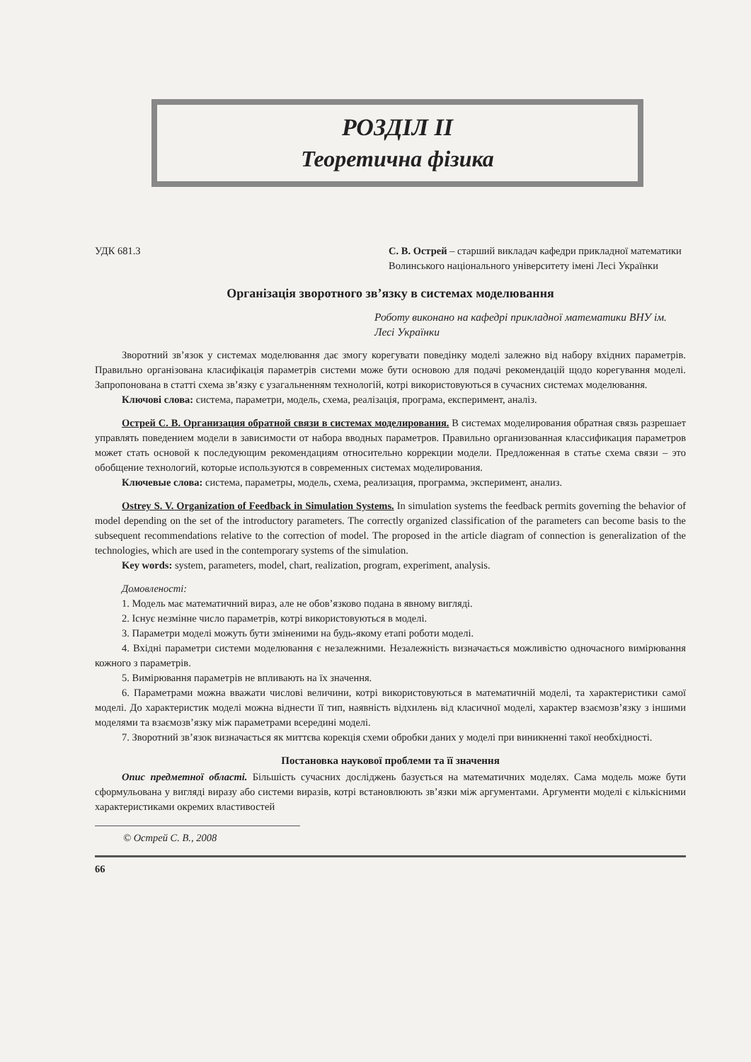РОЗДІЛ II
Теоретична фізика
УДК 681.3 С. В. Острей – старший викладач кафедри прикладної математики Волинського національного університету імені Лесі Українки
Організація зворотного зв’язку в системах моделювання
Роботу виконано на кафедрі прикладної математики ВНУ ім. Лесі Українки
Зворотний зв’язок у системах моделювання дає змогу корегувати поведінку моделі залежно від набору вхідних параметрів. Правильно організована класифікація параметрів системи може бути основою для подачі рекомендацій щодо корегування моделі. Запропонована в статті схема зв’язку є узагальненням технологій, котрі використовуються в сучасних системах моделювання.
Ключові слова: система, параметри, модель, схема, реалізація, програма, експеримент, аналіз.
Острей С. В. Организация обратной связи в системах моделирования. В системах моделирования обратная связь разрешает управлять поведением модели в зависимости от набора вводных параметров. Правильно организованная классификация параметров может стать основой к последующим рекомендациям относительно коррекции модели. Предложенная в статье схема связи – это обобщение технологий, которые используются в современных системах моделирования.
Ключевые слова: система, параметры, модель, схема, реализация, программа, эксперимент, анализ.
Ostrey S. V. Organization of Feedback in Simulation Systems. In simulation systems the feedback permits governing the behavior of model depending on the set of the introductory parameters. The correctly organized classification of the parameters can become basis to the subsequent recommendations relative to the correction of model. The proposed in the article diagram of connection is generalization of the technologies, which are used in the contemporary systems of the simulation.
Key words: system, parameters, model, chart, realization, program, experiment, analysis.
Домовленості:
1. Модель має математичний вираз, але не обов’язково подана в явному вигляді.
2. Існує незмінне число параметрів, котрі використовуються в моделі.
3. Параметри моделі можуть бути зміненими на будь-якому етапі роботи моделі.
4. Вхідні параметри системи моделювання є незалежними. Незалежність визначається можливістю одночасного вимірювання кожного з параметрів.
5. Вимірювання параметрів не впливають на їх значення.
6. Параметрами можна вважати числові величини, котрі використовуються в математичній моделі, та характеристики самої моделі. До характеристик моделі можна віднести її тип, наявність відхилень від класичної моделі, характер взаємозв’язку з іншими моделями та взаємозв’язку між параметрами всередині моделі.
7. Зворотний зв’язок визначається як миттєва корекція схеми обробки даних у моделі при виникненні такої необхідності.
Постановка наукової проблеми та її значення
Опис предметної області. Більшість сучасних досліджень базується на математичних моделях. Сама модель може бути сформульована у вигляді виразу або системи виразів, котрі встановлюють зв’язки між аргументами. Аргументи моделі є кількісними характеристиками окремих властивостей
© Острей С. В., 2008
66